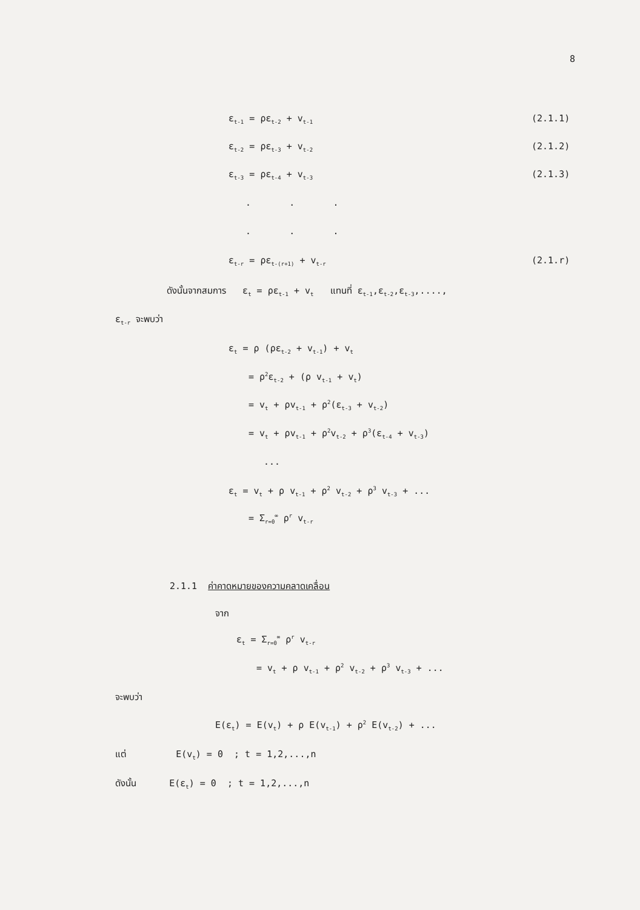8
ε<sub>t-1</sub> = ρε<sub>t-2</sub> + v<sub>t-1</sub> (2.1.1)
ε<sub>t-2</sub> = ρε<sub>t-3</sub> + v<sub>t-2</sub> (2.1.2)
ε<sub>t-3</sub> = ρε<sub>t-4</sub> + v<sub>t-3</sub> (2.1.3)
. . .
. . .
ε<sub>t-r</sub> = ρε<sub>t-(r+1)</sub> + v<sub>t-r</sub> (2.1.r)
ดังนั้นจากสมการ ε<sub>t</sub> = ρε<sub>t-1</sub> + v<sub>t</sub> แทนที่ ε<sub>t-1</sub>,ε<sub>t-2</sub>,ε<sub>t-3</sub>,....,
ε<sub>t-r</sub> จะพบว่า
ε<sub>t</sub> = ρ (ρε<sub>t-2</sub> + v<sub>t-1</sub>) + v<sub>t</sub>
= ρ<sup>2</sup>ε<sub>t-2</sub> + (ρ v<sub>t-1</sub> + v<sub>t</sub>)
= v<sub>t</sub> + ρv<sub>t-1</sub> + ρ<sup>2</sup>(ε<sub>t-3</sub> + v<sub>t-2</sub>)
= v<sub>t</sub> + ρv<sub>t-1</sub> + ρ<sup>2</sup>v<sub>t-2</sub> + ρ<sup>3</sup>(ε<sub>t-4</sub> + v<sub>t-3</sub>)
...
ε<sub>t</sub> = v<sub>t</sub> + ρ v<sub>t-1</sub> + ρ<sup>2</sup> v<sub>t-2</sub> + ρ<sup>3</sup> v<sub>t-3</sub> + ...
= Σ<sub>r=0</sub><sup>∞</sup> ρ<sup>r</sup> v<sub>t-r</sub>
2.1.1 ค่าคาดหมายของความคลาดเคลื่อน
จาก
ε<sub>t</sub> = Σ<sub>r=0</sub><sup>∞</sup> ρ<sup>r</sup> v<sub>t-r</sub>
= v<sub>t</sub> + ρ v<sub>t-1</sub> + ρ<sup>2</sup> v<sub>t-2</sub> + ρ<sup>3</sup> v<sub>t-3</sub> + ...
จะพบว่า
E(ε<sub>t</sub>) = E(v<sub>t</sub>) + ρ E(v<sub>t-1</sub>) + ρ<sup>2</sup> E(v<sub>t-2</sub>) + ...
แต่ E(v<sub>t</sub>) = 0 ; t = 1,2,...,n
ดังนั้น E(ε<sub>t</sub>) = 0 ; t = 1,2,...,n